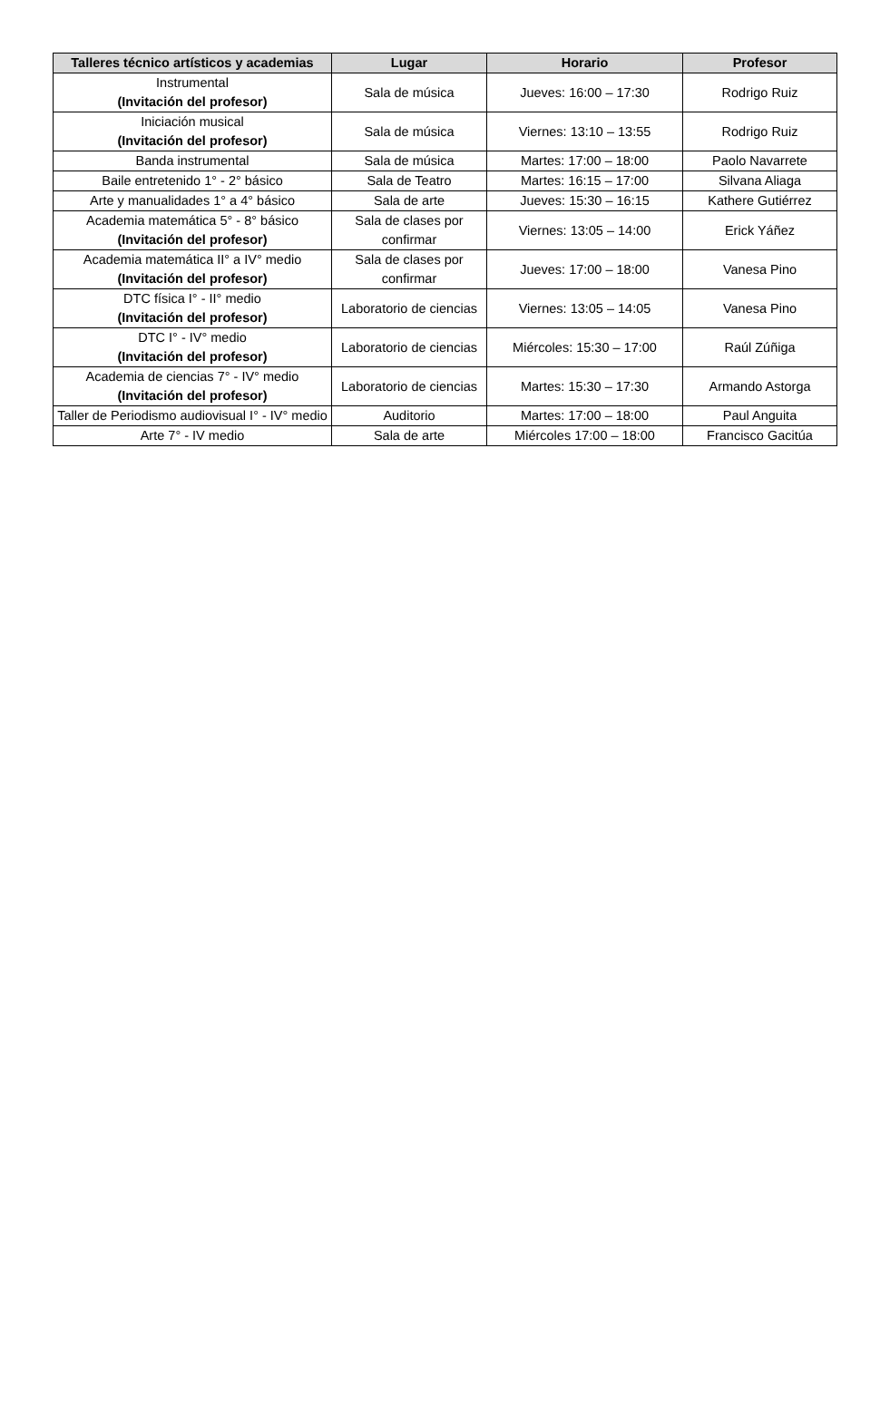| Talleres técnico artísticos y academias | Lugar | Horario | Profesor |
| --- | --- | --- | --- |
| Instrumental (Invitación del profesor) | Sala de música | Jueves: 16:00 – 17:30 | Rodrigo Ruiz |
| Iniciación musical (Invitación del profesor) | Sala de música | Viernes: 13:10 – 13:55 | Rodrigo Ruiz |
| Banda instrumental | Sala de música | Martes: 17:00 – 18:00 | Paolo Navarrete |
| Baile entretenido 1° - 2° básico | Sala de Teatro | Martes: 16:15 – 17:00 | Silvana Aliaga |
| Arte y manualidades 1° a 4° básico | Sala de arte | Jueves: 15:30 – 16:15 | Kathere Gutiérrez |
| Academia matemática 5° - 8° básico (Invitación del profesor) | Sala de clases por confirmar | Viernes: 13:05 – 14:00 | Erick Yáñez |
| Academia matemática II° a IV° medio (Invitación del profesor) | Sala de clases por confirmar | Jueves: 17:00 – 18:00 | Vanesa Pino |
| DTC física I° - II° medio (Invitación del profesor) | Laboratorio de ciencias | Viernes: 13:05 – 14:05 | Vanesa Pino |
| DTC I° - IV° medio (Invitación del profesor) | Laboratorio de ciencias | Miércoles: 15:30 – 17:00 | Raúl Zúñiga |
| Academia de ciencias 7° - IV° medio (Invitación del profesor) | Laboratorio de ciencias | Martes: 15:30 – 17:30 | Armando Astorga |
| Taller de Periodismo audiovisual I° - IV° medio | Auditorio | Martes: 17:00 – 18:00 | Paul Anguita |
| Arte 7° - IV medio | Sala de arte | Miércoles 17:00 – 18:00 | Francisco Gacitúa |